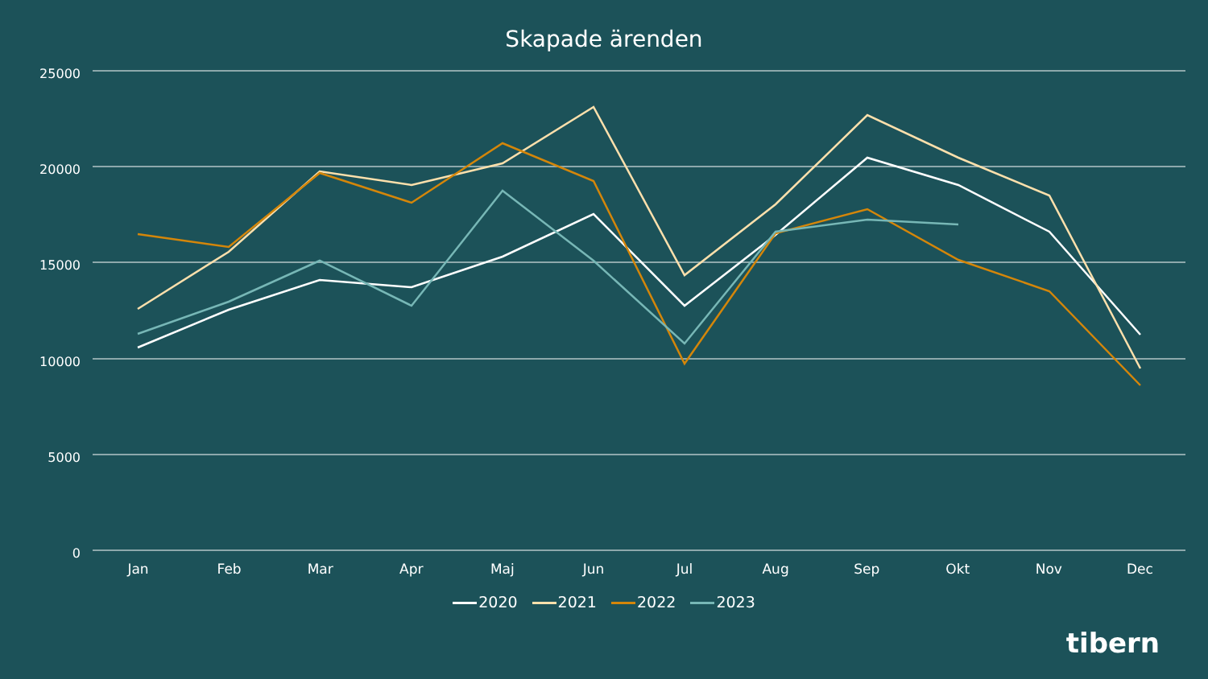Skapade ärenden
25000
20000
15000
10000
5000
0
Jan Feb Mar Apr Maj Jun Jul Aug Sep Okt Nov Dec
2020 2021 2022 2023
tibern